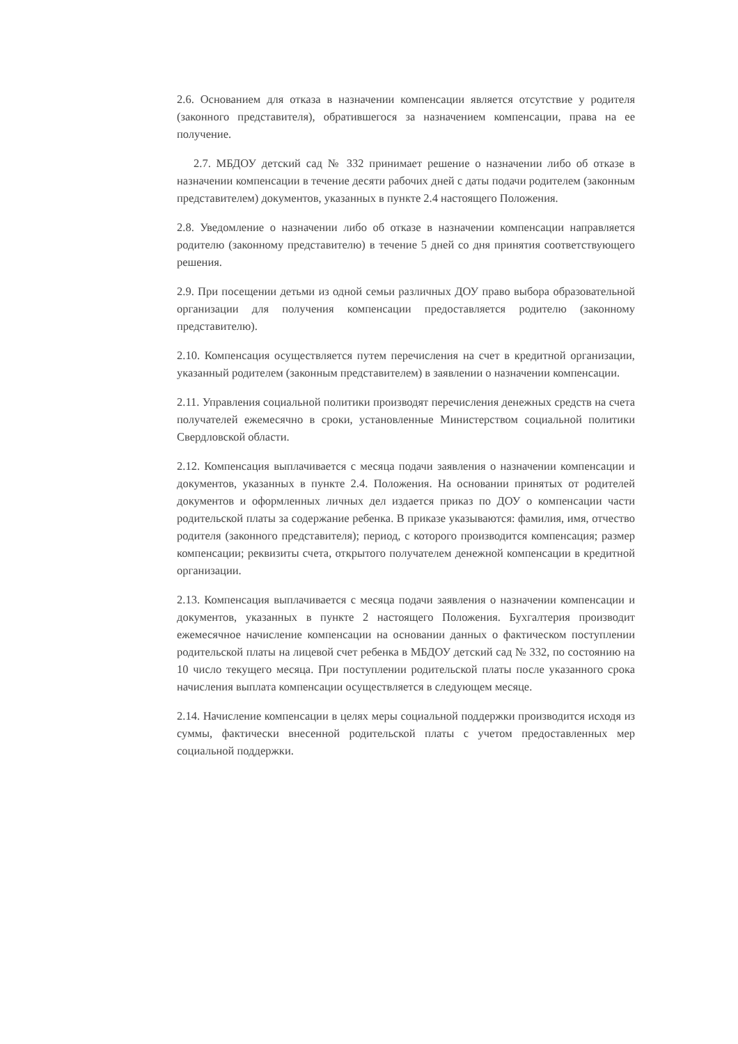2.6. Основанием для отказа в назначении компенсации является отсутствие у родителя (законного представителя), обратившегося за назначением компенсации, права на ее получение.
2.7. МБДОУ детский сад № 332 принимает решение о назначении либо об отказе в назначении компенсации в течение десяти рабочих дней с даты подачи родителем (законным представителем) документов, указанных в пункте 2.4 настоящего Положения.
2.8. Уведомление о назначении либо об отказе в назначении компенсации направляется родителю (законному представителю) в течение 5 дней со дня принятия соответствующего решения.
2.9. При посещении детьми из одной семьи различных ДОУ право выбора образовательной организации для получения компенсации предоставляется родителю (законному представителю).
2.10. Компенсация осуществляется путем перечисления на счет в кредитной организации, указанный родителем (законным представителем) в заявлении о назначении компенсации.
2.11. Управления социальной политики производят перечисления денежных средств на счета получателей ежемесячно в сроки, установленные Министерством социальной политики Свердловской области.
2.12. Компенсация выплачивается с месяца подачи заявления о назначении компенсации и документов, указанных в пункте 2.4. Положения. На основании принятых от родителей документов и оформленных личных дел издается приказ по ДОУ о компенсации части родительской платы за содержание ребенка. В приказе указываются: фамилия, имя, отчество родителя (законного представителя); период, с которого производится компенсация; размер компенсации; реквизиты счета, открытого получателем денежной компенсации в кредитной организации.
2.13. Компенсация выплачивается с месяца подачи заявления о назначении компенсации и документов, указанных в пункте 2 настоящего Положения. Бухгалтерия производит ежемесячное начисление компенсации на основании данных о фактическом поступлении родительской платы на лицевой счет ребенка в МБДОУ детский сад № 332, по состоянию на 10 число текущего месяца. При поступлении родительской платы после указанного срока начисления выплата компенсации осуществляется в следующем месяце.
2.14. Начисление компенсации в целях меры социальной поддержки производится исходя из суммы, фактически внесенной родительской платы с учетом предоставленных мер социальной поддержки.